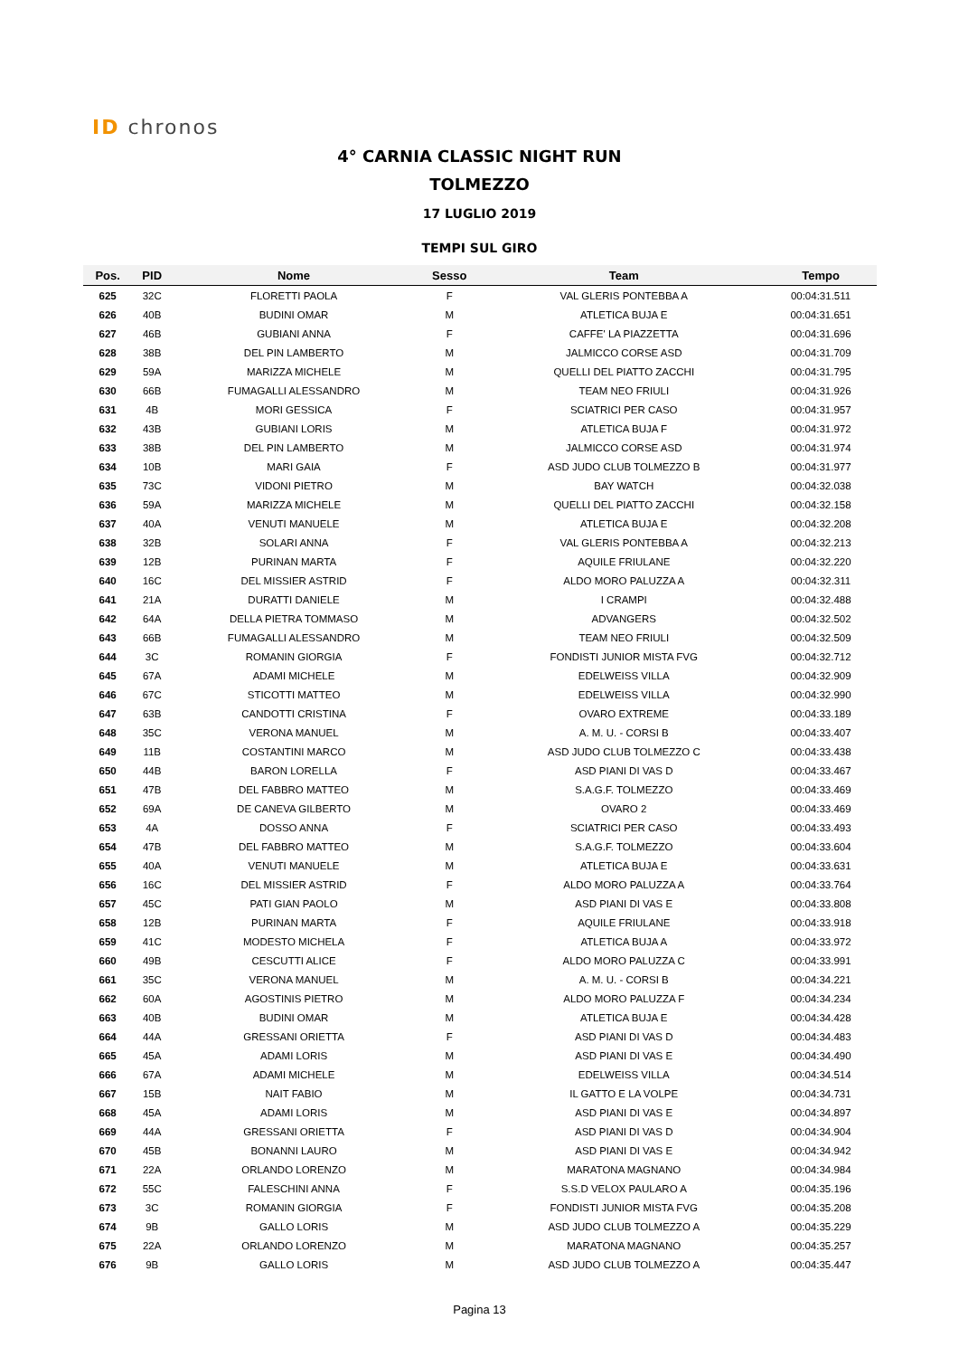ID chronos
4° CARNIA CLASSIC NIGHT RUN
TOLMEZZO
17 LUGLIO 2019
TEMPI SUL GIRO
| Pos. | PID | Nome | Sesso | Team | Tempo |
| --- | --- | --- | --- | --- | --- |
| 625 | 32C | FLORETTI PAOLA | F | VAL GLERIS PONTEBBA A | 00:04:31.511 |
| 626 | 40B | BUDINI OMAR | M | ATLETICA BUJA E | 00:04:31.651 |
| 627 | 46B | GUBIANI ANNA | F | CAFFE' LA PIAZZETTA | 00:04:31.696 |
| 628 | 38B | DEL PIN LAMBERTO | M | JALMICCO CORSE ASD | 00:04:31.709 |
| 629 | 59A | MARIZZA MICHELE | M | QUELLI DEL PIATTO ZACCHI | 00:04:31.795 |
| 630 | 66B | FUMAGALLI ALESSANDRO | M | TEAM NEO FRIULI | 00:04:31.926 |
| 631 | 4B | MORI GESSICA | F | SCIATRICI PER CASO | 00:04:31.957 |
| 632 | 43B | GUBIANI LORIS | M | ATLETICA BUJA F | 00:04:31.972 |
| 633 | 38B | DEL PIN LAMBERTO | M | JALMICCO CORSE ASD | 00:04:31.974 |
| 634 | 10B | MARI GAIA | F | ASD JUDO CLUB TOLMEZZO B | 00:04:31.977 |
| 635 | 73C | VIDONI PIETRO | M | BAY WATCH | 00:04:32.038 |
| 636 | 59A | MARIZZA MICHELE | M | QUELLI DEL PIATTO ZACCHI | 00:04:32.158 |
| 637 | 40A | VENUTI MANUELE | M | ATLETICA BUJA E | 00:04:32.208 |
| 638 | 32B | SOLARI ANNA | F | VAL GLERIS PONTEBBA A | 00:04:32.213 |
| 639 | 12B | PURINAN MARTA | F | AQUILE FRIULANE | 00:04:32.220 |
| 640 | 16C | DEL MISSIER ASTRID | F | ALDO MORO PALUZZA A | 00:04:32.311 |
| 641 | 21A | DURATTI DANIELE | M | I CRAMPI | 00:04:32.488 |
| 642 | 64A | DELLA PIETRA TOMMASO | M | ADVANGERS | 00:04:32.502 |
| 643 | 66B | FUMAGALLI ALESSANDRO | M | TEAM NEO FRIULI | 00:04:32.509 |
| 644 | 3C | ROMANIN GIORGIA | F | FONDISTI JUNIOR MISTA FVG | 00:04:32.712 |
| 645 | 67A | ADAMI MICHELE | M | EDELWEISS VILLA | 00:04:32.909 |
| 646 | 67C | STICOTTI MATTEO | M | EDELWEISS VILLA | 00:04:32.990 |
| 647 | 63B | CANDOTTI CRISTINA | F | OVARO EXTREME | 00:04:33.189 |
| 648 | 35C | VERONA MANUEL | M | A. M. U. - CORSI B | 00:04:33.407 |
| 649 | 11B | COSTANTINI MARCO | M | ASD JUDO CLUB TOLMEZZO C | 00:04:33.438 |
| 650 | 44B | BARON LORELLA | F | ASD PIANI DI VAS D | 00:04:33.467 |
| 651 | 47B | DEL FABBRO MATTEO | M | S.A.G.F. TOLMEZZO | 00:04:33.469 |
| 652 | 69A | DE CANEVA GILBERTO | M | OVARO 2 | 00:04:33.469 |
| 653 | 4A | DOSSO ANNA | F | SCIATRICI PER CASO | 00:04:33.493 |
| 654 | 47B | DEL FABBRO MATTEO | M | S.A.G.F. TOLMEZZO | 00:04:33.604 |
| 655 | 40A | VENUTI MANUELE | M | ATLETICA BUJA E | 00:04:33.631 |
| 656 | 16C | DEL MISSIER ASTRID | F | ALDO MORO PALUZZA A | 00:04:33.764 |
| 657 | 45C | PATI GIAN PAOLO | M | ASD PIANI DI VAS E | 00:04:33.808 |
| 658 | 12B | PURINAN MARTA | F | AQUILE FRIULANE | 00:04:33.918 |
| 659 | 41C | MODESTO MICHELA | F | ATLETICA BUJA A | 00:04:33.972 |
| 660 | 49B | CESCUTTI ALICE | F | ALDO MORO PALUZZA C | 00:04:33.991 |
| 661 | 35C | VERONA MANUEL | M | A. M. U. - CORSI B | 00:04:34.221 |
| 662 | 60A | AGOSTINIS PIETRO | M | ALDO MORO PALUZZA F | 00:04:34.234 |
| 663 | 40B | BUDINI OMAR | M | ATLETICA BUJA E | 00:04:34.428 |
| 664 | 44A | GRESSANI ORIETTA | F | ASD PIANI DI VAS D | 00:04:34.483 |
| 665 | 45A | ADAMI LORIS | M | ASD PIANI DI VAS E | 00:04:34.490 |
| 666 | 67A | ADAMI MICHELE | M | EDELWEISS VILLA | 00:04:34.514 |
| 667 | 15B | NAIT FABIO | M | IL GATTO E LA VOLPE | 00:04:34.731 |
| 668 | 45A | ADAMI LORIS | M | ASD PIANI DI VAS E | 00:04:34.897 |
| 669 | 44A | GRESSANI ORIETTA | F | ASD PIANI DI VAS D | 00:04:34.904 |
| 670 | 45B | BONANNI LAURO | M | ASD PIANI DI VAS E | 00:04:34.942 |
| 671 | 22A | ORLANDO LORENZO | M | MARATONA MAGNANO | 00:04:34.984 |
| 672 | 55C | FALESCHINI ANNA | F | S.S.D VELOX PAULARO A | 00:04:35.196 |
| 673 | 3C | ROMANIN GIORGIA | F | FONDISTI JUNIOR MISTA FVG | 00:04:35.208 |
| 674 | 9B | GALLO LORIS | M | ASD JUDO CLUB TOLMEZZO A | 00:04:35.229 |
| 675 | 22A | ORLANDO LORENZO | M | MARATONA MAGNANO | 00:04:35.257 |
| 676 | 9B | GALLO LORIS | M | ASD JUDO CLUB TOLMEZZO A | 00:04:35.447 |
Pagina 13